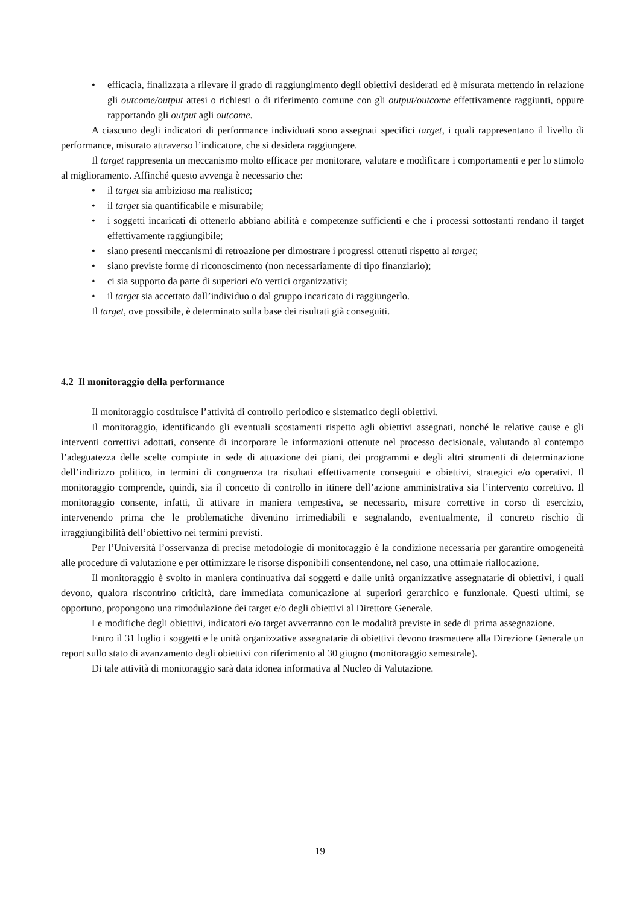• efficacia, finalizzata a rilevare il grado di raggiungimento degli obiettivi desiderati ed è misurata mettendo in relazione gli outcome/output attesi o richiesti o di riferimento comune con gli output/outcome effettivamente raggiunti, oppure rapportando gli output agli outcome.
A ciascuno degli indicatori di performance individuati sono assegnati specifici target, i quali rappresentano il livello di performance, misurato attraverso l’indicatore, che si desidera raggiungere.
Il target rappresenta un meccanismo molto efficace per monitorare, valutare e modificare i comportamenti e per lo stimolo al miglioramento. Affinché questo avvenga è necessario che:
• il target sia ambizioso ma realistico;
• il target sia quantificabile e misurabile;
• i soggetti incaricati di ottenerlo abbiano abilità e competenze sufficienti e che i processi sottostanti rendano il target effettivamente raggiungibile;
• siano presenti meccanismi di retroazione per dimostrare i progressi ottenuti rispetto al target;
• siano previste forme di riconoscimento (non necessariamente di tipo finanziario);
• ci sia supporto da parte di superiori e/o vertici organizzativi;
• il target sia accettato dall’individuo o dal gruppo incaricato di raggiungerlo.
Il target, ove possibile, è determinato sulla base dei risultati già conseguiti.
4.2 Il monitoraggio della performance
Il monitoraggio costituisce l’attività di controllo periodico e sistematico degli obiettivi.
Il monitoraggio, identificando gli eventuali scostamenti rispetto agli obiettivi assegnati, nonché le relative cause e gli interventi correttivi adottati, consente di incorporare le informazioni ottenute nel processo decisionale, valutando al contempo l’adeguatezza delle scelte compiute in sede di attuazione dei piani, dei programmi e degli altri strumenti di determinazione dell’indirizzo politico, in termini di congruenza tra risultati effettivamente conseguiti e obiettivi, strategici e/o operativi. Il monitoraggio comprende, quindi, sia il concetto di controllo in itinere dell’azione amministrativa sia l’intervento correttivo. Il monitoraggio consente, infatti, di attivare in maniera tempestiva, se necessario, misure correttive in corso di esercizio, intervenendo prima che le problematiche diventino irrimediabili e segnalando, eventualmente, il concreto rischio di irraggiungibilità dell’obiettivo nei termini previsti.
Per l’Università l’osservanza di precise metodologie di monitoraggio è la condizione necessaria per garantire omogeneità alle procedure di valutazione e per ottimizzare le risorse disponibili consentendone, nel caso, una ottimale riallocazione.
Il monitoraggio è svolto in maniera continuativa dai soggetti e dalle unità organizzative assegnatarie di obiettivi, i quali devono, qualora riscontrino criticità, dare immediata comunicazione ai superiori gerarchico e funzionale. Questi ultimi, se opportuno, propongono una rimodulazione dei target e/o degli obiettivi al Direttore Generale.
Le modifiche degli obiettivi, indicatori e/o target avverranno con le modalità previste in sede di prima assegnazione.
Entro il 31 luglio i soggetti e le unità organizzative assegnatarie di obiettivi devono trasmettere alla Direzione Generale un report sullo stato di avanzamento degli obiettivi con riferimento al 30 giugno (monitoraggio semestrale).
Di tale attività di monitoraggio sarà data idonea informativa al Nucleo di Valutazione.
19